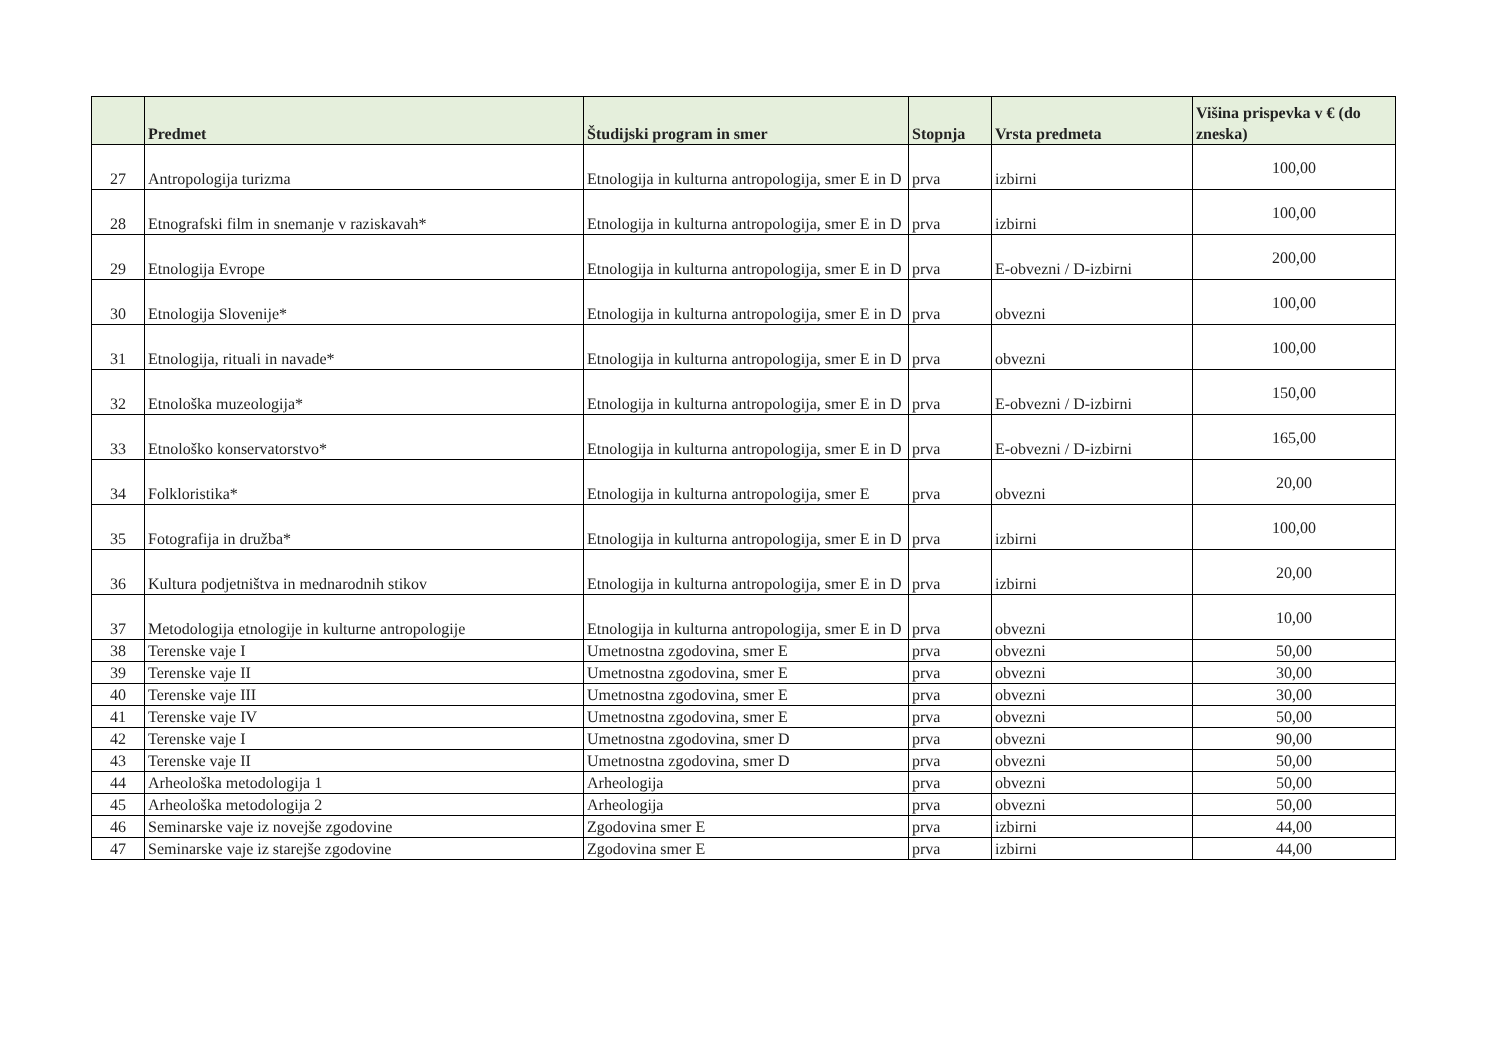| | Predmet | Študijski program in smer | Stopnja | Vrsta predmeta | Višina prispevka v € (do zneska) |
| --- | --- | --- | --- | --- | --- |
| 27 | Antropologija turizma | Etnologija in kulturna antropologija, smer E in D | prva | izbirni | 100,00 |
| 28 | Etnografski film in snemanje v raziskavah* | Etnologija in kulturna antropologija, smer E in D | prva | izbirni | 100,00 |
| 29 | Etnologija Evrope | Etnologija in kulturna antropologija, smer E in D | prva | E-obvezni / D-izbirni | 200,00 |
| 30 | Etnologija Slovenije* | Etnologija in kulturna antropologija, smer E in D | prva | obvezni | 100,00 |
| 31 | Etnologija, rituali in navade* | Etnologija in kulturna antropologija, smer E in D | prva | obvezni | 100,00 |
| 32 | Etnološka muzeologija* | Etnologija in kulturna antropologija, smer E in D | prva | E-obvezni / D-izbirni | 150,00 |
| 33 | Etnološko konservatorstvo* | Etnologija in kulturna antropologija, smer E in D | prva | E-obvezni / D-izbirni | 165,00 |
| 34 | Folkloristika* | Etnologija in kulturna antropologija, smer E | prva | obvezni | 20,00 |
| 35 | Fotografija in družba* | Etnologija in kulturna antropologija, smer E in D | prva | izbirni | 100,00 |
| 36 | Kultura podjetništva in mednarodnih stikov | Etnologija in kulturna antropologija, smer E in D | prva | izbirni | 20,00 |
| 37 | Metodologija etnologije in kulturne antropologije | Etnologija in kulturna antropologija, smer E in D | prva | obvezni | 10,00 |
| 38 | Terenske vaje I | Umetnostna zgodovina, smer E | prva | obvezni | 50,00 |
| 39 | Terenske vaje II | Umetnostna zgodovina, smer E | prva | obvezni | 30,00 |
| 40 | Terenske vaje III | Umetnostna zgodovina, smer E | prva | obvezni | 30,00 |
| 41 | Terenske vaje IV | Umetnostna zgodovina, smer E | prva | obvezni | 50,00 |
| 42 | Terenske vaje I | Umetnostna zgodovina, smer D | prva | obvezni | 90,00 |
| 43 | Terenske vaje II | Umetnostna zgodovina, smer D | prva | obvezni | 50,00 |
| 44 | Arheološka metodologija 1 | Arheologija | prva | obvezni | 50,00 |
| 45 | Arheološka metodologija 2 | Arheologija | prva | obvezni | 50,00 |
| 46 | Seminarske vaje iz novejše zgodovine | Zgodovina smer E | prva | izbirni | 44,00 |
| 47 | Seminarske vaje iz starejše zgodovine | Zgodovina smer E | prva | izbirni | 44,00 |